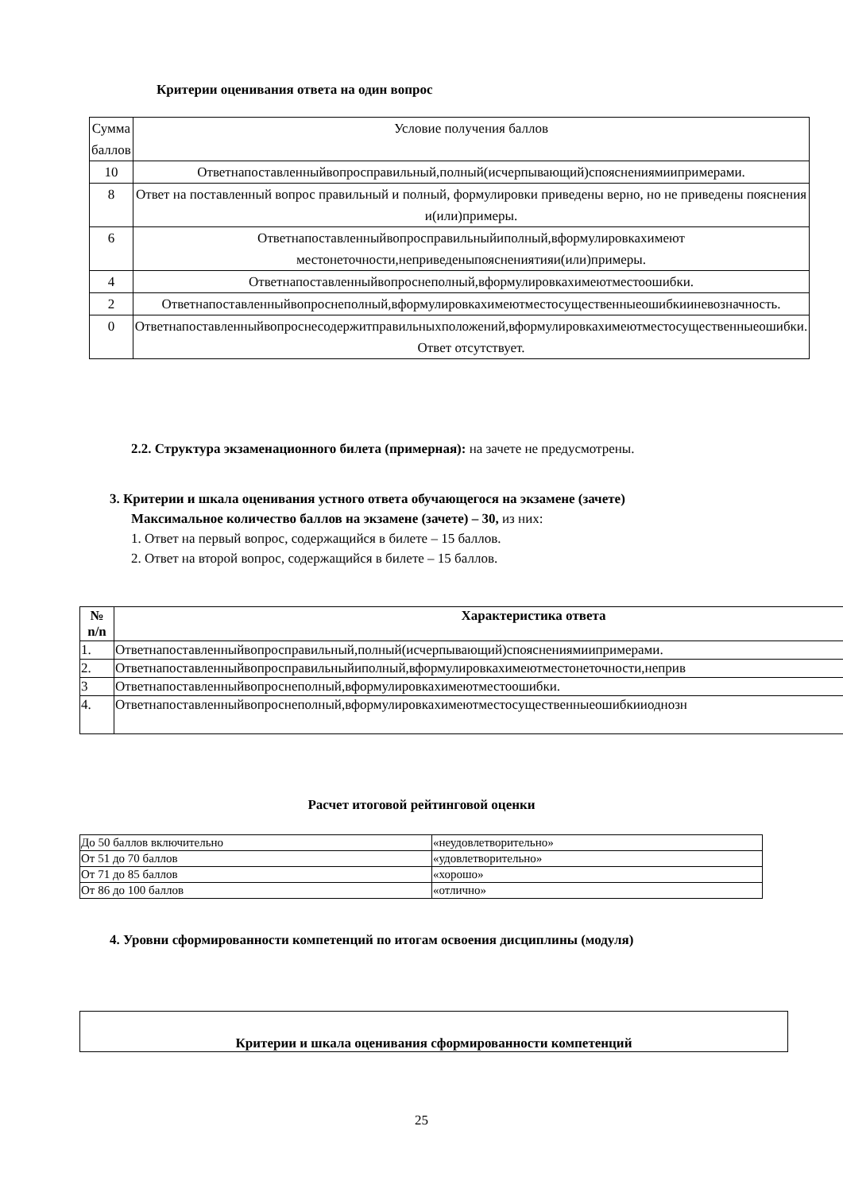Критерии оценивания ответа на один вопрос
| Сумма баллов | Условие получения баллов |
| 10 | Ответнапоставленныйвопросправильный,полный(исчерпывающий)спояснениямиипримерами. |
| 8 | Ответ на поставленный вопрос правильный и полный, формулировки приведены верно, но не приведены пояснения и(или)примеры. |
| 6 | Ответнапоставленныйвопросправильныйиполный,вформулировкахимеют местонеточности,неприведеныпояснениятияи(или)примеры. |
| 4 | Ответнапоставленныйвопроснеполный,вформулировкахимеютместоошибки. |
| 2 | Ответнапоставленныйвопроснеполный,вформулировкахимеютместосущественныеошибкииневозначность. |
| 0 | Ответнапоставленныйвопроснесодержитправильныхположений,вформулировкахимеютместосущественныеошибки. Ответ отсутствует. |
2.2. Структура экзаменационного билета (примерная): на зачете не предусмотрены.
3. Критерии и шкала оценивания устного ответа обучающегося на экзамене (зачете)
Максимальное количество баллов на экзамене (зачете) – 30, из них:
1. Ответ на первый вопрос, содержащийся в билете – 15 баллов.
2. Ответ на второй вопрос, содержащийся в билете – 15 баллов.
| № n/n | Характеристика ответа |
| --- | --- |
| 1. | Ответнапоставленныйвопросправильный,полный(исчерпывающий)спояснениямиипримерами. |
| 2. | Ответнапоставленныйвопросправильныйиполный,вформулировкахимеютместонеточности,неприв |
| 3 | Ответнапоставленныйвопроснеполный,вформулировкахимеютместоошибки. |
| 4. | Ответнапоставленныйвопроснеполный,вформулировкахимеютместосущественныеошибкииоднозн |
Расчет итоговой рейтинговой оценки
| До 50 баллов включительно | «неудовлетворительно» |
| От 51 до 70 баллов | «удовлетворительно» |
| От 71 до 85 баллов | «хорошо» |
| От 86 до 100 баллов | «отлично» |
4. Уровни сформированности компетенций по итогам освоения дисциплины (модуля)
Критерии и шкала оценивания сформированности компетенций
25